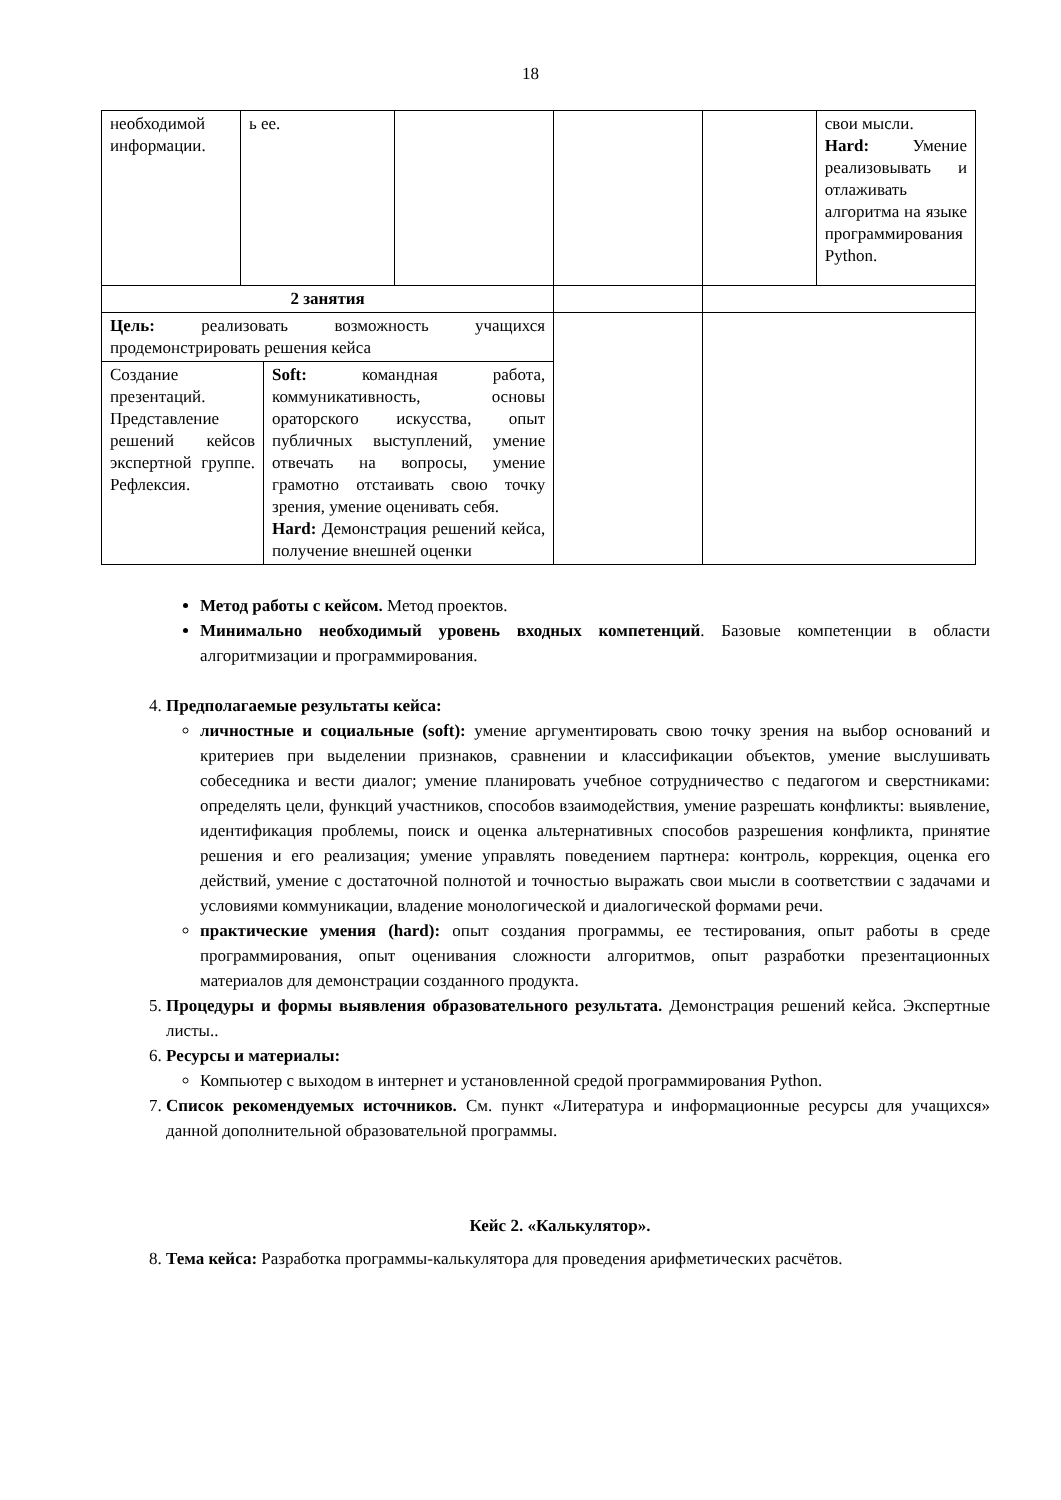18
| необходимой информации. | ь ее. | | | | свои мысли. Hard: Умение реализовывать и отлаживать алгоритма на языке программирования Python. |
| 2 занятия | | | | | |
| Цель: реализовать возможность учащихся продемонстрировать решения кейса / Создание презентаций. Представление решений кейсов экспертной группе. Рефлексия. / Soft: командная работа, коммуникативность, основы ораторского искусства, опыт публичных выступлений, умение отвечать на вопросы, умение грамотно отстаивать свою точку зрения, умение оценивать себя. Hard: Демонстрация решений кейса, получение внешней оценки / | | | | | |
Метод работы с кейсом. Метод проектов.
Минимально необходимый уровень входных компетенций. Базовые компетенции в области алгоритмизации и программирования.
4. Предполагаемые результаты кейса:
личностные и социальные (soft): умение аргументировать свою точку зрения на выбор оснований и критериев при выделении признаков, сравнении и классификации объектов, умение выслушивать собеседника и вести диалог; умение планировать учебное сотрудничество с педагогом и сверстниками: определять цели, функций участников, способов взаимодействия, умение разрешать конфликты: выявление, идентификация проблемы, поиск и оценка альтернативных способов разрешения конфликта, принятие решения и его реализация; умение управлять поведением партнера: контроль, коррекция, оценка его действий, умение с достаточной полнотой и точностью выражать свои мысли в соответствии с задачами и условиями коммуникации, владение монологической и диалогической формами речи.
практические умения (hard): опыт создания программы, ее тестирования, опыт работы в среде программирования, опыт оценивания сложности алгоритмов, опыт разработки презентационных материалов для демонстрации созданного продукта.
5. Процедуры и формы выявления образовательного результата. Демонстрация решений кейса. Экспертные листы..
6. Ресурсы и материалы:
Компьютер с выходом в интернет и установленной средой программирования Python.
7. Список рекомендуемых источников. См. пункт «Литература и информационные ресурсы для учащихся» данной дополнительной образовательной программы.
Кейс 2. «Калькулятор».
8. Тема кейса: Разработка программы-калькулятора для проведения арифметических расчётов.